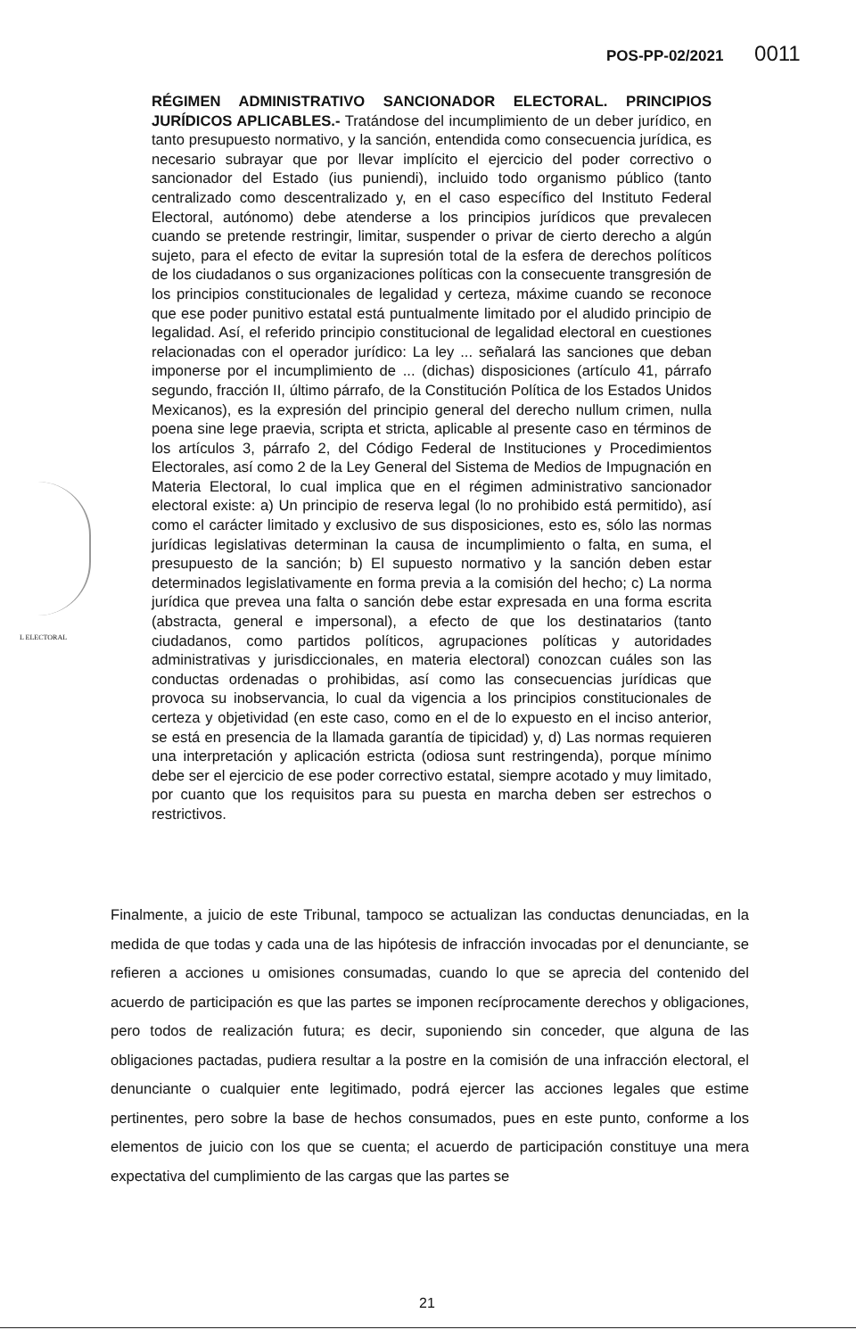POS-PP-02/2021 0011
L ELECTORAL
RÉGIMEN ADMINISTRATIVO SANCIONADOR ELECTORAL. PRINCIPIOS JURÍDICOS APLICABLES.- Tratándose del incumplimiento de un deber jurídico, en tanto presupuesto normativo, y la sanción, entendida como consecuencia jurídica, es necesario subrayar que por llevar implícito el ejercicio del poder correctivo o sancionador del Estado (ius puniendi), incluido todo organismo público (tanto centralizado como descentralizado y, en el caso específico del Instituto Federal Electoral, autónomo) debe atenderse a los principios jurídicos que prevalecen cuando se pretende restringir, limitar, suspender o privar de cierto derecho a algún sujeto, para el efecto de evitar la supresión total de la esfera de derechos políticos de los ciudadanos o sus organizaciones políticas con la consecuente transgresión de los principios constitucionales de legalidad y certeza, máxime cuando se reconoce que ese poder punitivo estatal está puntualmente limitado por el aludido principio de legalidad. Así, el referido principio constitucional de legalidad electoral en cuestiones relacionadas con el operador jurídico: La ley ... señalará las sanciones que deban imponerse por el incumplimiento de ... (dichas) disposiciones (artículo 41, párrafo segundo, fracción II, último párrafo, de la Constitución Política de los Estados Unidos Mexicanos), es la expresión del principio general del derecho nullum crimen, nulla poena sine lege praevia, scripta et stricta, aplicable al presente caso en términos de los artículos 3, párrafo 2, del Código Federal de Instituciones y Procedimientos Electorales, así como 2 de la Ley General del Sistema de Medios de Impugnación en Materia Electoral, lo cual implica que en el régimen administrativo sancionador electoral existe: a) Un principio de reserva legal (lo no prohibido está permitido), así como el carácter limitado y exclusivo de sus disposiciones, esto es, sólo las normas jurídicas legislativas determinan la causa de incumplimiento o falta, en suma, el presupuesto de la sanción; b) El supuesto normativo y la sanción deben estar determinados legislativamente en forma previa a la comisión del hecho; c) La norma jurídica que prevea una falta o sanción debe estar expresada en una forma escrita (abstracta, general e impersonal), a efecto de que los destinatarios (tanto ciudadanos, como partidos políticos, agrupaciones políticas y autoridades administrativas y jurisdiccionales, en materia electoral) conozcan cuáles son las conductas ordenadas o prohibidas, así como las consecuencias jurídicas que provoca su inobservancia, lo cual da vigencia a los principios constitucionales de certeza y objetividad (en este caso, como en el de lo expuesto en el inciso anterior, se está en presencia de la llamada garantía de tipicidad) y, d) Las normas requieren una interpretación y aplicación estricta (odiosa sunt restringenda), porque mínimo debe ser el ejercicio de ese poder correctivo estatal, siempre acotado y muy limitado, por cuanto que los requisitos para su puesta en marcha deben ser estrechos o restrictivos.
Finalmente, a juicio de este Tribunal, tampoco se actualizan las conductas denunciadas, en la medida de que todas y cada una de las hipótesis de infracción invocadas por el denunciante, se refieren a acciones u omisiones consumadas, cuando lo que se aprecia del contenido del acuerdo de participación es que las partes se imponen recíprocamente derechos y obligaciones, pero todos de realización futura; es decir, suponiendo sin conceder, que alguna de las obligaciones pactadas, pudiera resultar a la postre en la comisión de una infracción electoral, el denunciante o cualquier ente legitimado, podrá ejercer las acciones legales que estime pertinentes, pero sobre la base de hechos consumados, pues en este punto, conforme a los elementos de juicio con los que se cuenta; el acuerdo de participación constituye una mera expectativa del cumplimiento de las cargas que las partes se
21